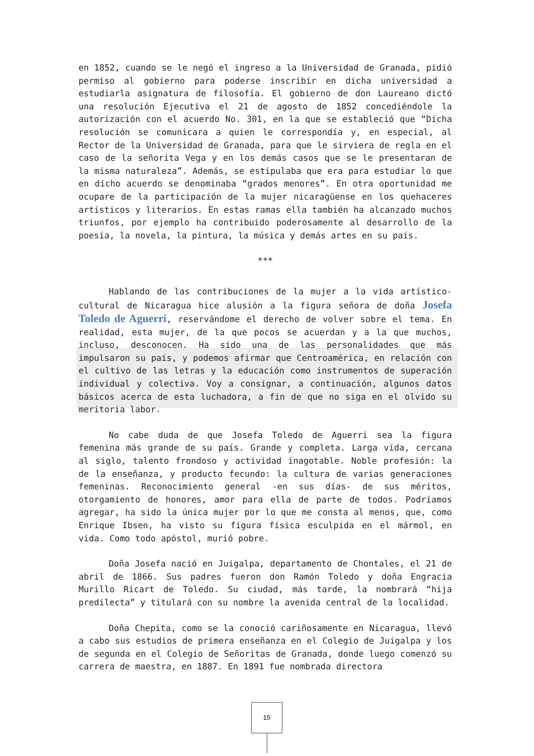en 1852, cuando se le negó el ingreso a la Universidad de Granada, pidió permiso al gobierno para poderse inscribir en dicha universidad a estudiarla asignatura de filosofía. El gobierno de don Laureano dictó una resolución Ejecutiva el 21 de agosto de 1852 concediéndole la autorización con el acuerdo No. 301, en la que se estableció que “Dicha resolución se comunicara a quien le correspondía y, en especial, al Rector de la Universidad de Granada, para que le sirviera de regla en el caso de la señorita Vega y en los demás casos que se le presentaran de la misma naturaleza”. Además, se estipulaba que era para estudiar lo que en dicho acuerdo se denominaba “grados menores”. En otra oportunidad me ocupare de la participación de la mujer nicaragüense en los quehaceres artísticos y literarios. En estas ramas ella también ha alcanzado muchos triunfos, por ejemplo ha contribuido poderosamente al desarrollo de la poesía, la novela, la pintura, la música y demás artes en su país.
***
Hablando de las contribuciones de la mujer a la vida artístico-cultural de Nicaragua hice alusión a la figura señora de doña Josefa Toledo de Aguerri, reservándome el derecho de volver sobre el tema. En realidad, esta mujer, de la que pocos se acuerdan y a la que muchos, incluso, desconocen. Ha sido una de las personalidades que más impulsaron su país, y podemos afirmar que Centroamérica, en relación con el cultivo de las letras y la educación como instrumentos de superación individual y colectiva. Voy a consignar, a continuación, algunos datos básicos acerca de esta luchadora, a fin de que no siga en el olvido su meritoria labor.
No cabe duda de que Josefa Toledo de Aguerri sea la figura femenina más grande de su país. Grande y completa. Larga vida, cercana al siglo, talento frondoso y actividad inagotable. Noble profesión: la de la enseñanza, y producto fecundo: la cultura de varias generaciones femeninas. Reconocimiento general -en sus días- de sus méritos, otorgamiento de honores, amor para ella de parte de todos. Podríamos agregar, ha sido la única mujer por lo que me consta al menos, que, como Enrique Ibsen, ha visto su figura física esculpida en el mármol, en vida. Como todo apóstol, murió pobre.
Doña Josefa nació en Juigalpa, departamento de Chontales, el 21 de abril de 1866. Sus padres fueron don Ramón Toledo y doña Engracia Murillo Ricart de Toledo. Su ciudad, más tarde, la nombrará “hija predilecta” y titulará con su nombre la avenida central de la localidad.
Doña Chepita, como se la conoció cariñosamente en Nicaragua, llevó a cabo sus estudios de primera enseñanza en el Colegio de Juigalpa y los de segunda en el Colegio de Señoritas de Granada, donde luego comenzó su carrera de maestra, en 1887. En 1891 fue nombrada directora
15